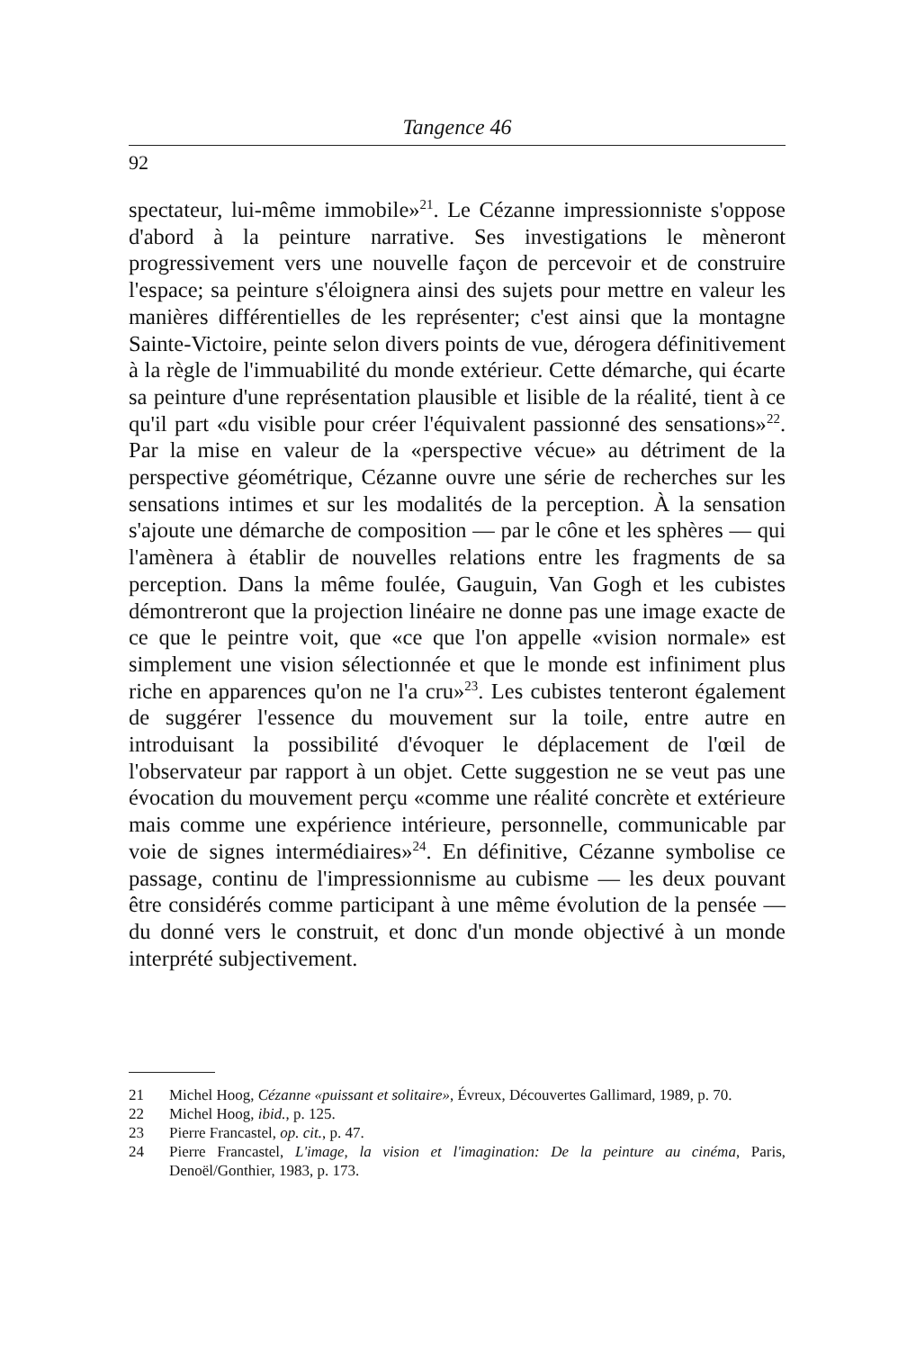Tangence 46
92
spectateur, lui-même immobile»<sup>21</sup>. Le Cézanne impressionniste s'oppose d'abord à la peinture narrative. Ses investigations le mèneront progressivement vers une nouvelle façon de percevoir et de construire l'espace; sa peinture s'éloignera ainsi des sujets pour mettre en valeur les manières différentielles de les représenter; c'est ainsi que la montagne Sainte-Victoire, peinte selon divers points de vue, dérogera définitivement à la règle de l'immuabilité du monde extérieur. Cette démarche, qui écarte sa peinture d'une représentation plausible et lisible de la réalité, tient à ce qu'il part «du visible pour créer l'équivalent passionné des sensations»<sup>22</sup>. Par la mise en valeur de la «perspective vécue» au détriment de la perspective géométrique, Cézanne ouvre une série de recherches sur les sensations intimes et sur les modalités de la perception. À la sensation s'ajoute une démarche de composition — par le cône et les sphères — qui l'amènera à établir de nouvelles relations entre les fragments de sa perception. Dans la même foulée, Gauguin, Van Gogh et les cubistes démontreront que la projection linéaire ne donne pas une image exacte de ce que le peintre voit, que «ce que l'on appelle «vision normale» est simplement une vision sélectionnée et que le monde est infiniment plus riche en apparences qu'on ne l'a cru»<sup>23</sup>. Les cubistes tenteront également de suggérer l'essence du mouvement sur la toile, entre autre en introduisant la possibilité d'évoquer le déplacement de l'œil de l'observateur par rapport à un objet. Cette suggestion ne se veut pas une évocation du mouvement perçu «comme une réalité concrète et extérieure mais comme une expérience intérieure, personnelle, communicable par voie de signes intermédiaires»<sup>24</sup>. En définitive, Cézanne symbolise ce passage, continu de l'impressionnisme au cubisme — les deux pouvant être considérés comme participant à une même évolution de la pensée — du donné vers le construit, et donc d'un monde objectivé à un monde interprété subjectivement.
21 Michel Hoog, Cézanne «puissant et solitaire», Évreux, Découvertes Gallimard, 1989, p. 70.
22 Michel Hoog, ibid., p. 125.
23 Pierre Francastel, op. cit., p. 47.
24 Pierre Francastel, L'image, la vision et l'imagination: De la peinture au cinéma, Paris, Denoël/Gonthier, 1983, p. 173.